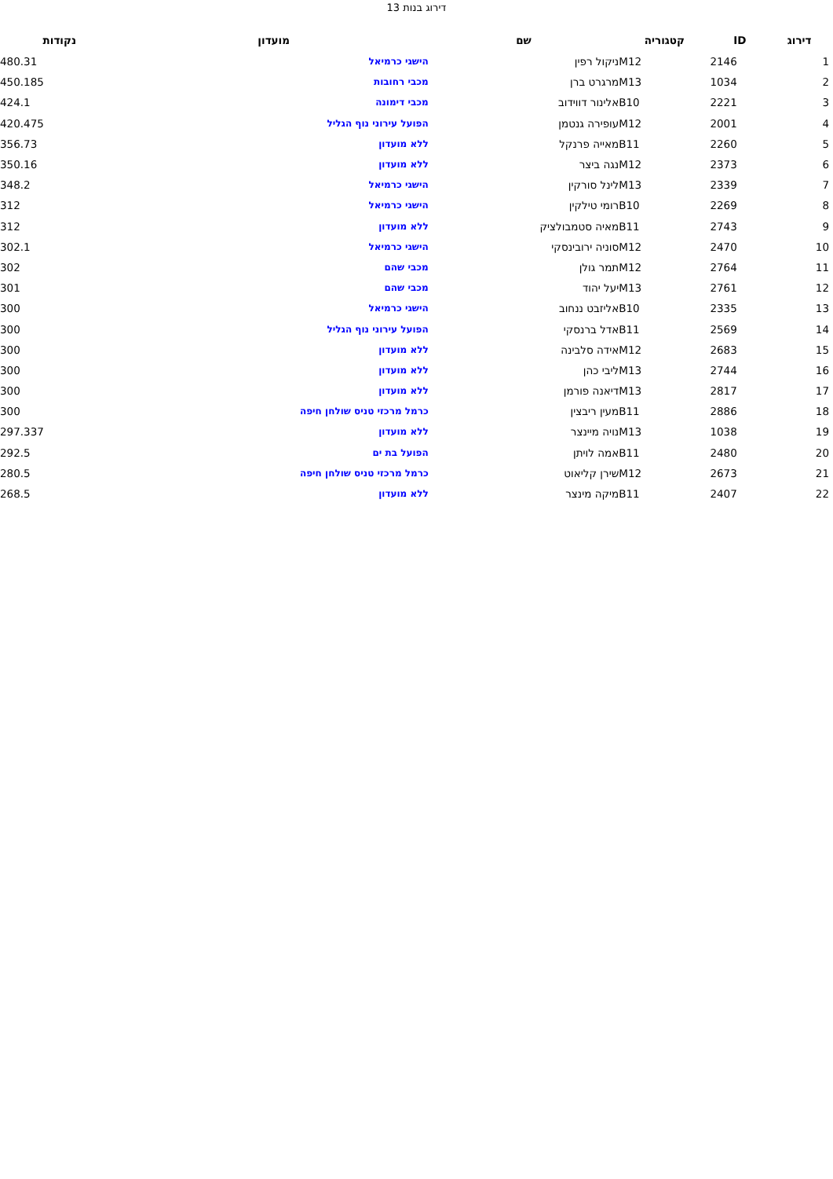דירוג בנות 13
| דירוג | ID | קטגוריה | שם | מועדון | נקודות |
| --- | --- | --- | --- | --- | --- |
| 1 | 2146 | M12 | ניקול רפין | הישגי כרמיאל | 480.31 |
| 2 | 1034 | M13 | מרגרט ברן | מכבי רחובות | 450.185 |
| 3 | 2221 | B10 | אלינור דווידוב | מכבי דימונה | 424.1 |
| 4 | 2001 | M12 | עופירה גנטמן | הפועל עירוני נוף הגליל | 420.475 |
| 5 | 2260 | B11 | מאייה פרנקל | ללא מועדון | 356.73 |
| 6 | 2373 | M12 | נגה ביצר | ללא מועדון | 350.16 |
| 7 | 2339 | M13 | לינל סורקין | הישגי כרמיאל | 348.2 |
| 8 | 2269 | B10 | רומי טילקין | הישגי כרמיאל | 312 |
| 9 | 2743 | B11 | מאיה סטמבולציק | ללא מועדון | 312 |
| 10 | 2470 | M12 | סוניה ירובינסקי | הישגי כרמיאל | 302.1 |
| 11 | 2764 | M12 | תמר גולן | מכבי שהם | 302 |
| 12 | 2761 | M13 | יעל יהוד | מכבי שהם | 301 |
| 13 | 2335 | B10 | אליזבט ננחוב | הישגי כרמיאל | 300 |
| 14 | 2569 | B11 | אדל ברנסקי | הפועל עירוני נוף הגליל | 300 |
| 15 | 2683 | M12 | אידה סלבינה | ללא מועדון | 300 |
| 16 | 2744 | M13 | ליבי כהן | ללא מועדון | 300 |
| 17 | 2817 | M13 | דיאנה פורמן | ללא מועדון | 300 |
| 18 | 2886 | B11 | מעין ריבצין | כרמל מרכזי טניס שולחן חיפה | 300 |
| 19 | 1038 | M13 | נויה מיינצר | ללא מועדון | 297.337 |
| 20 | 2480 | B11 | אמה לויתן | הפועל בת ים | 292.5 |
| 21 | 2673 | M12 | שירן קליאוט | כרמל מרכזי טניס שולחן חיפה | 280.5 |
| 22 | 2407 | B11 | מיקה מינצר | ללא מועדון | 268.5 |